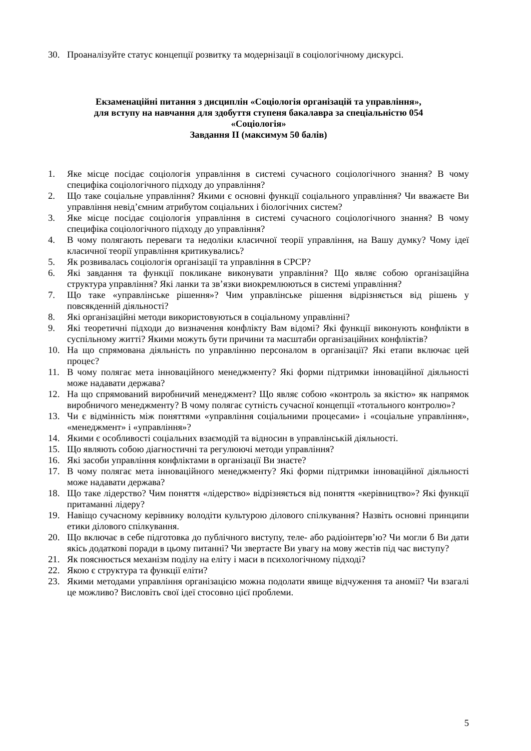30. Проаналізуйте статус концепції розвитку та модернізації в соціологічному дискурсі.
Екзаменаційні питання з дисциплін «Соціологія організацій та управління»,
для вступу на навчання для здобуття ступеня бакалавра за спеціальністю 054
«Соціологія»
Завдання ІІ (максимум 50 балів)
1. Яке місце посідає соціологія управління в системі сучасного соціологічного знання? В чому специфіка соціологічного підходу до управління?
2. Що таке соціальне управління? Якими є основні функції соціального управління? Чи вважаєте Ви управління невід’ємним атрибутом соціальних і біологічних систем?
3. Яке місце посідає соціологія управління в системі сучасного соціологічного знання? В чому специфіка соціологічного підходу до управління?
4. В чому полягають переваги та недоліки класичної теорії управління, на Вашу думку? Чому ідеї класичної теорії управління критикувались?
5. Як розвивалась соціологія організації та управління в СРСР?
6. Які завдання та функції покликане виконувати управління? Що являє собою організаційна структура управління? Які ланки та зв’язки виокремлюються в системі управління?
7. Що таке «управлінське рішення»? Чим управлінське рішення відрізняється від рішень у повсякденній діяльності?
8. Які організаційні методи використовуються в соціальному управлінні?
9. Які теоретичні підходи до визначення конфлікту Вам відомі? Які функції виконують конфлікти в суспільному житті? Якими можуть бути причини та масштаби організаційних конфліктів?
10. На що спрямована діяльність по управлінню персоналом в організації? Які етапи включає цей процес?
11. В чому полягає мета інноваційного менеджменту? Які форми підтримки інноваційної діяльності може надавати держава?
12. На що спрямований виробничий менеджмент? Що являє собою «контроль за якістю» як напрямок виробничого менеджменту? В чому полягає сутність сучасної концепції «тотального контролю»?
13. Чи є відмінність між поняттями «управління соціальними процесами» і «соціальне управління», «менеджмент» і «управління»?
14. Якими є особливості соціальних взаємодій та відносин в управлінській діяльності.
15. Що являють собою діагностичні та регулюючі методи управління?
16. Які засоби управління конфліктами в організації Ви знаєте?
17. В чому полягає мета інноваційного менеджменту? Які форми підтримки інноваційної діяльності може надавати держава?
18. Що таке лідерство? Чим поняття «лідерство» відрізняється від поняття «керівництво»? Які функції притаманні лідеру?
19. Навіщо сучасному керівнику володіти культурою ділового спілкування? Назвіть основні принципи етики ділового спілкування.
20. Що включає в себе підготовка до публічного виступу, теле- або радіоінтерв’ю? Чи могли б Ви дати якісь додаткові поради в цьому питанні? Чи звертаєте Ви увагу на мову жестів під час виступу?
21. Як пояснюється механізм поділу на еліту і маси в психологічному підході?
22. Якою є структура та функції еліти?
23. Якими методами управління організацією можна подолати явище відчуження та аномії? Чи взагалі це можливо? Висловіть свої ідеї стосовно цієї проблеми.
5